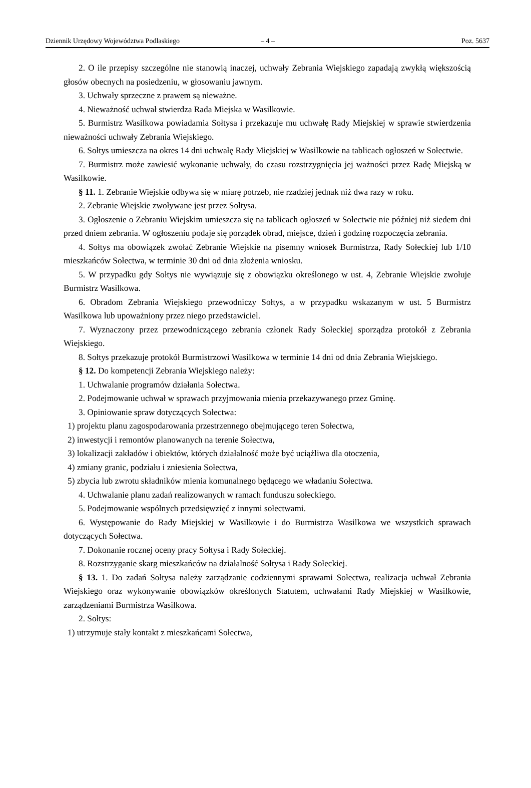Dziennik Urzędowy Województwa Podlaskiego – 4 – Poz. 5637
2. O ile przepisy szczególne nie stanowią inaczej, uchwały Zebrania Wiejskiego zapadają zwykłą większością głosów obecnych na posiedzeniu, w głosowaniu jawnym.
3. Uchwały sprzeczne z prawem są nieważne.
4. Nieważność uchwał stwierdza Rada Miejska w Wasilkowie.
5. Burmistrz Wasilkowa powiadamia Sołtysa i przekazuje mu uchwałę Rady Miejskiej w sprawie stwierdzenia nieważności uchwały Zebrania Wiejskiego.
6. Sołtys umieszcza na okres 14 dni uchwałę Rady Miejskiej w Wasilkowie na tablicach ogłoszeń w Sołectwie.
7. Burmistrz może zawiesić wykonanie uchwały, do czasu rozstrzygnięcia jej ważności przez Radę Miejską w Wasilkowie.
§ 11. 1. Zebranie Wiejskie odbywa się w miarę potrzeb, nie rzadziej jednak niż dwa razy w roku.
2. Zebranie Wiejskie zwoływane jest przez Sołtysa.
3. Ogłoszenie o Zebraniu Wiejskim umieszcza się na tablicach ogłoszeń w Sołectwie nie później niż siedem dni przed dniem zebrania. W ogłoszeniu podaje się porządek obrad, miejsce, dzień i godzinę rozpoczęcia zebrania.
4. Sołtys ma obowiązek zwołać Zebranie Wiejskie na pisemny wniosek Burmistrza, Rady Sołeckiej lub 1/10 mieszkańców Sołectwa, w terminie 30 dni od dnia złożenia wniosku.
5. W przypadku gdy Sołtys nie wywiązuje się z obowiązku określonego w ust. 4, Zebranie Wiejskie zwołuje Burmistrz Wasilkowa.
6. Obradom Zebrania Wiejskiego przewodniczy Sołtys, a w przypadku wskazanym w ust. 5 Burmistrz Wasilkowa lub upoważniony przez niego przedstawiciel.
7. Wyznaczony przez przewodniczącego zebrania członek Rady Sołeckiej sporządza protokół z Zebrania Wiejskiego.
8. Sołtys przekazuje protokół Burmistrzowi Wasilkowa w terminie 14 dni od dnia Zebrania Wiejskiego.
§ 12. Do kompetencji Zebrania Wiejskiego należy:
1. Uchwalanie programów działania Sołectwa.
2. Podejmowanie uchwał w sprawach przyjmowania mienia przekazywanego przez Gminę.
3. Opiniowanie spraw dotyczących Sołectwa:
1) projektu planu zagospodarowania przestrzennego obejmującego teren Sołectwa,
2) inwestycji i remontów planowanych na terenie Sołectwa,
3) lokalizacji zakładów i obiektów, których działalność może być uciążliwa dla otoczenia,
4) zmiany granic, podziału i zniesienia Sołectwa,
5) zbycia lub zwrotu składników mienia komunalnego będącego we władaniu Sołectwa.
4. Uchwalanie planu zadań realizowanych w ramach funduszu sołeckiego.
5. Podejmowanie wspólnych przedsięwzięć z innymi sołectwami.
6. Występowanie do Rady Miejskiej w Wasilkowie i do Burmistrza Wasilkowa we wszystkich sprawach dotyczących Sołectwa.
7. Dokonanie rocznej oceny pracy Sołtysa i Rady Sołeckiej.
8. Rozstrzyganie skarg mieszkańców na działalność Sołtysa i Rady Sołeckiej.
§ 13. 1. Do zadań Sołtysa należy zarządzanie codziennymi sprawami Sołectwa, realizacja uchwał Zebrania Wiejskiego oraz wykonywanie obowiązków określonych Statutem, uchwałami Rady Miejskiej w Wasilkowie, zarządzeniami Burmistrza Wasilkowa.
2. Sołtys:
1) utrzymuje stały kontakt z mieszkańcami Sołectwa,